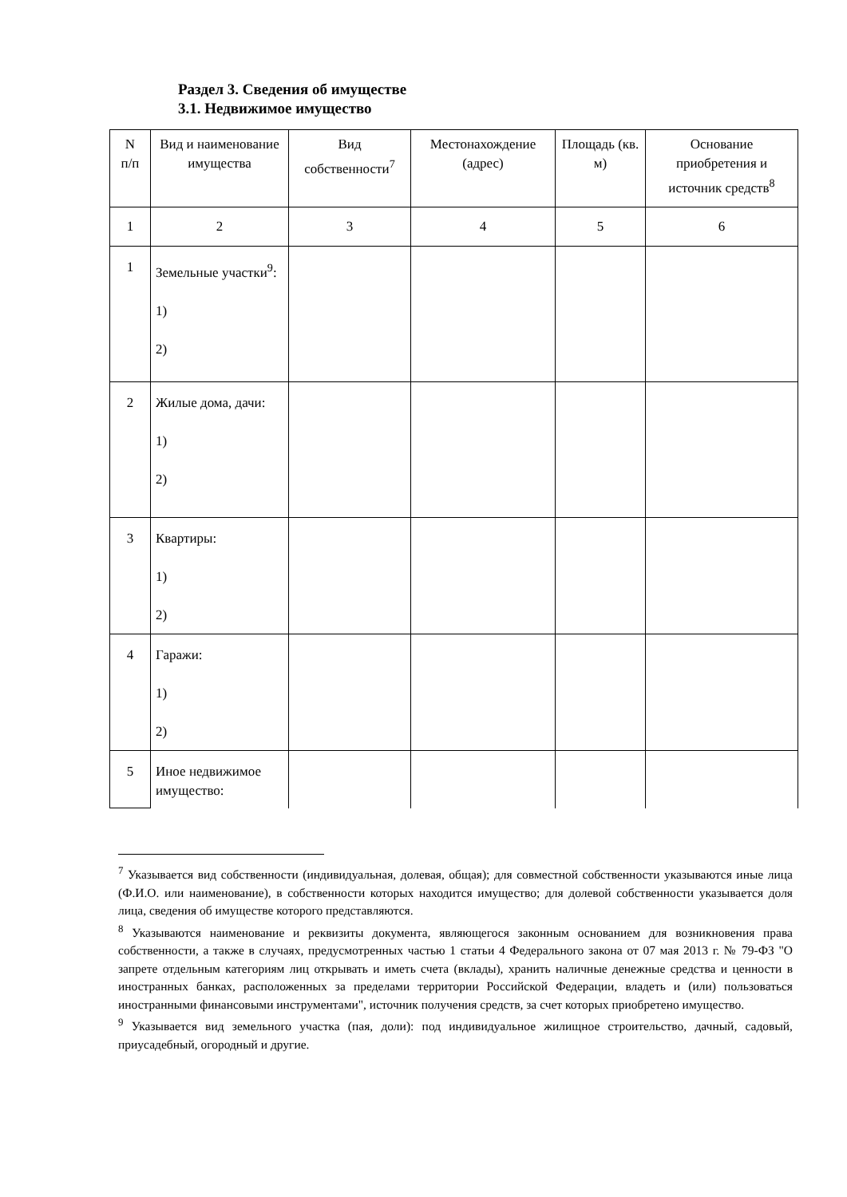Раздел 3. Сведения об имуществе
3.1. Недвижимое имущество
| N п/п | Вид и наименование имущества | Вид собственности<sup>7</sup> | Местонахождение (адрес) | Площадь (кв. м) | Основание приобретения и источник средств<sup>8</sup> |
| --- | --- | --- | --- | --- | --- |
| 1 | 2 | 3 | 4 | 5 | 6 |
| 1 | Земельные участки<sup>9</sup>: 1) 2) | | | | |
| 2 | Жилые дома, дачи: 1) 2) | | | | |
| 3 | Квартиры: 1) 2) | | | | |
| 4 | Гаражи: 1) 2) | | | | |
| 5 | Иное недвижимое имущество: | | | | |
<sup>7</sup> Указывается вид собственности (индивидуальная, долевая, общая); для совместной собственности указываются иные лица (Ф.И.О. или наименование), в собственности которых находится имущество; для долевой собственности указывается доля лица, сведения об имуществе которого представляются.
<sup>8</sup> Указываются наименование и реквизиты документа, являющегося законным основанием для возникновения права собственности, а также в случаях, предусмотренных частью 1 статьи 4 Федерального закона от 07 мая 2013 г. № 79-ФЗ "О запрете отдельным категориям лиц открывать и иметь счета (вклады), хранить наличные денежные средства и ценности в иностранных банках, расположенных за пределами территории Российской Федерации, владеть и (или) пользоваться иностранными финансовыми инструментами", источник получения средств, за счет которых приобретено имущество.
<sup>9</sup> Указывается вид земельного участка (пая, доли): под индивидуальное жилищное строительство, дачный, садовый, приусадебный, огородный и другие.